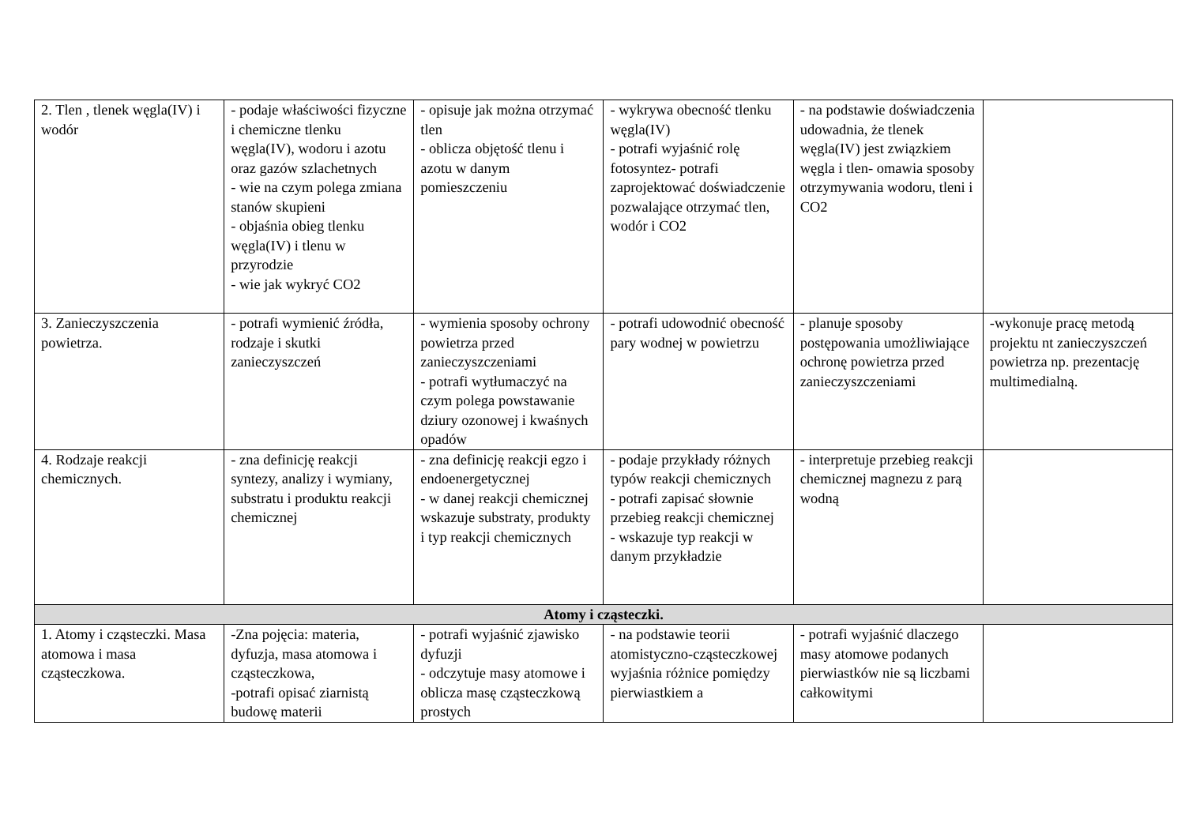| 2. Tlen , tlenek węgla(IV) i wodór | - podaje właściwości fizyczne i chemiczne tlenku węgla(IV), wodoru i azotu oraz gazów szlachetnych - wie na czym polega zmiana stanów skupieni - objaśnia obieg tlenku węgla(IV) i tlenu w przyrodzie - wie jak wykryć CO2 | - opisuje jak można otrzymać tlen - oblicza objętość tlenu i azotu w danym pomieszczeniu | - wykrywa obecność tlenku węgla(IV) - potrafi wyjaśnić rolę fotosyntez- potrafi zaprojektować doświadczenie pozwalające otrzymać tlen, wodór i CO2 | - na podstawie doświadczenia udowadnia, że tlenek węgla(IV) jest związkiem węgla i tlen- omawia sposoby otrzymywania wodoru, tleni i CO2 | |
| 3. Zanieczyszczenia powietrza. | - potrafi wymienić źródła, rodzaje i skutki zanieczyszczeń | - wymienia sposoby ochrony powietrza przed zanieczyszczeniami - potrafi wytłumaczyć na czym polega powstawanie dziury ozonowej i kwaśnych opadów | - potrafi udowodnić obecność pary wodnej w powietrzu | - planuje sposoby postępowania umożliwiające ochronę powietrza przed zanieczyszczeniami | -wykonuje pracę metodą projektu nt zanieczyszczeń powietrza np. prezentację multimedialną. |
| 4. Rodzaje reakcji chemicznych. | - zna definicję reakcji syntezy, analizy i wymiany, substratu i produktu reakcji chemicznej | - zna definicję reakcji egzo i endoenergetycznej - w danej reakcji chemicznej wskazuje substraty, produkty i typ reakcji chemicznych | - podaje przykłady różnych typów reakcji chemicznych - potrafi zapisać słownie przebieg reakcji chemicznej - wskazuje typ reakcji w danym przykładzie | - interpretuje przebieg reakcji chemicznej magnezu z parą wodną | |
| Atomy i cząsteczki. | | | | | |
| 1. Atomy i cząsteczki. Masa atomowa i masa cząsteczkowa. | -Zna pojęcia: materia, dyfuzja, masa atomowa i cząsteczkowa, -potrafi opisać ziarnistą budowę materii | - potrafi wyjaśnić zjawisko dyfuzji - odczytuje masy atomowe i oblicza masę cząsteczkową prostych | - na podstawie teorii atomistyczno-cząsteczkowej wyjaśnia różnice pomiędzy pierwiastkiem a | - potrafi wyjaśnić dlaczego masy atomowe podanych pierwiastków nie są liczbami całkowitymi | |